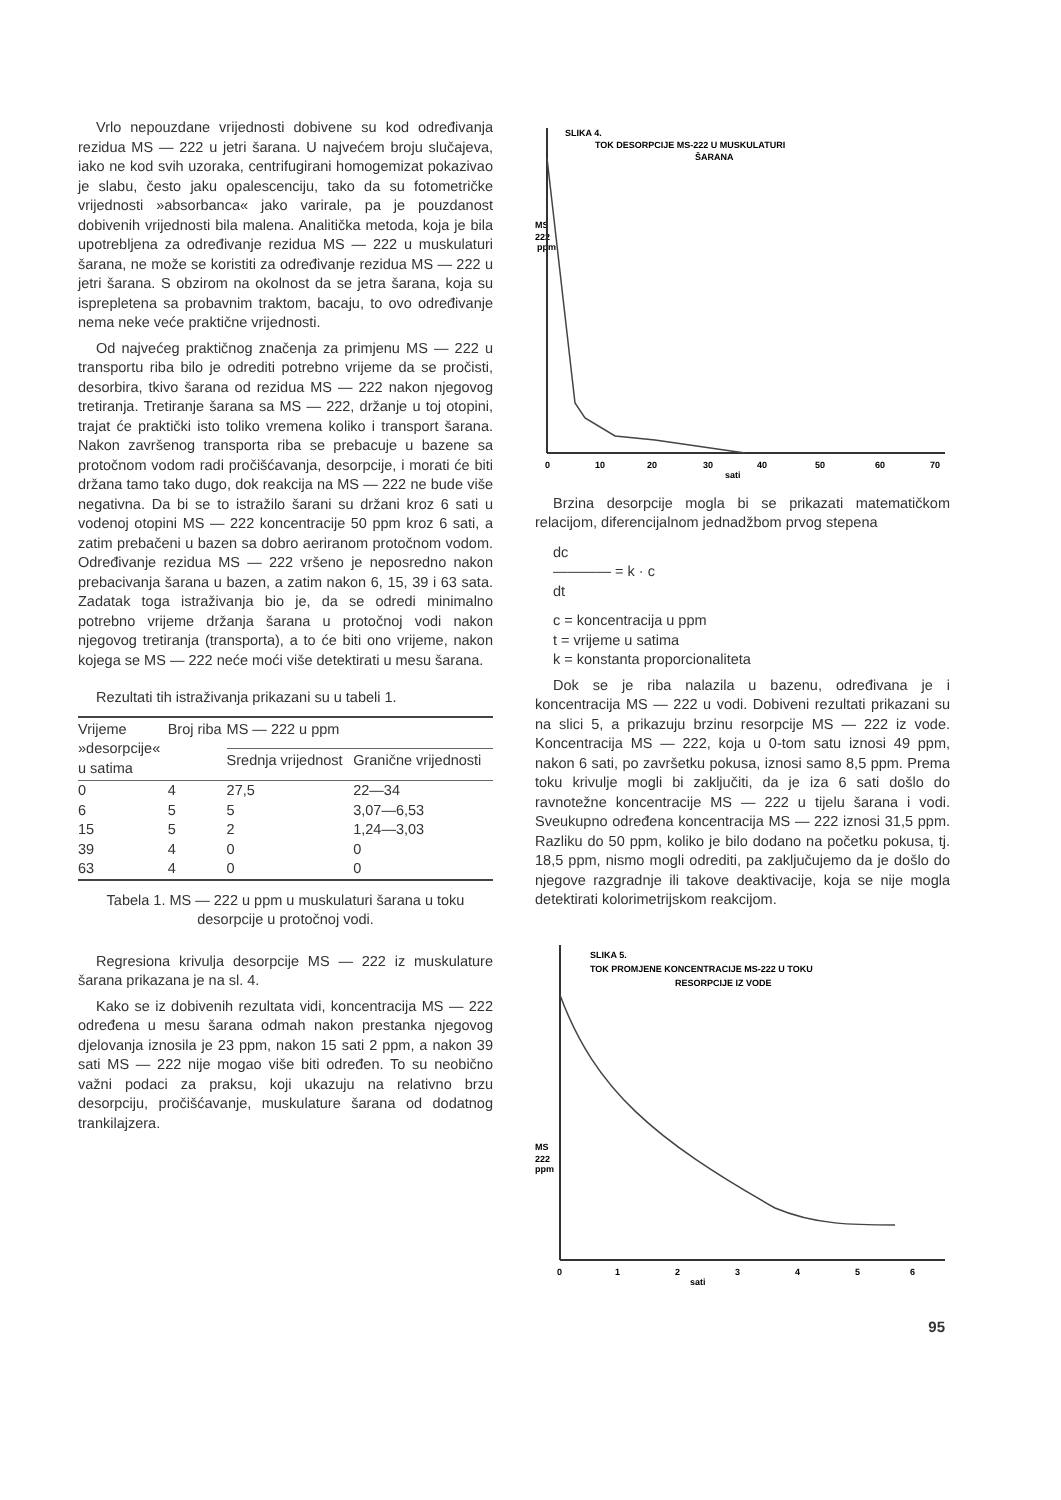Vrlo nepouzdane vrijednosti dobivene su kod određivanja rezidua MS — 222 u jetri šarana. U najvećem broju slučajeva, iako ne kod svih uzoraka, centrifugirani homogemizat pokazivao je slabu, često jaku opalescenciju, tako da su fotometričke vrijednosti »absorbanca« jako varirale, pa je pouzdanost dobivenih vrijednosti bila malena. Analitička metoda, koja je bila upotrebljena za određivanje rezidua MS — 222 u muskulaturi šarana, ne može se koristiti za određivanje rezidua MS — 222 u jetri šarana. S obzirom na okolnost da se jetra šarana, koja su isprepletena sa probavnim traktom, bacaju, to ovo određivanje nema neke veće praktične vrijednosti.
Od najvećeg praktičnog značenja za primjenu MS — 222 u transportu riba bilo je odrediti potrebno vrijeme da se pročisti, desorbira, tkivo šarana od rezidua MS — 222 nakon njegovog tretiranja. Tretiranje šarana sa MS — 222, držanje u toj otopini, trajat će praktički isto toliko vremena koliko i transport šarana. Nakon završenog transporta riba se prebacuje u bazene sa protočnom vodom radi pročišćavanja, desorpcije, i morati će biti držana tamo tako dugo, dok reakcija na MS — 222 ne bude više negativna. Da bi se to istražilo šarani su držani kroz 6 sati u vodenoj otopini MS — 222 koncentracije 50 ppm kroz 6 sati, a zatim prebačeni u bazen sa dobro aeriranom protočnom vodom. Određivanje rezidua MS — 222 vršeno je neposredno nakon prebacivanja šarana u bazen, a zatim nakon 6, 15, 39 i 63 sata. Zadatak toga istraživanja bio je, da se odredi minimalno potrebno vrijeme držanja šarana u protočnoj vodi nakon njegovog tretiranja (transporta), a to će biti ono vrijeme, nakon kojega se MS — 222 neće moći više detektirati u mesu šarana.
Rezultati tih istraživanja prikazani su u tabeli 1.
| Vrijeme »desorpcije« u satima | Broj riba | MS — 222 u ppm | |
| --- | --- | --- | --- |
| | | Srednja vrijednost | Granične vrijednosti |
| 0 | 4 | 27,5 | 22—34 |
| 6 | 5 | 5 | 3,07—6,53 |
| 15 | 5 | 2 | 1,24—3,03 |
| 39 | 4 | 0 | 0 |
| 63 | 4 | 0 | 0 |
Tabela 1. MS — 222 u ppm u muskulaturi šarana u toku desorpcije u protočnoj vodi.
Regresiona krivulja desorpcije MS — 222 iz muskulature šarana prikazana je na sl. 4.
Kako se iz dobivenih rezultata vidi, koncentracija MS — 222 određena u mesu šarana odmah nakon prestanka njegovog djelovanja iznosila je 23 ppm, nakon 15 sati 2 ppm, a nakon 39 sati MS — 222 nije mogao više biti određen. To su neobično važni podaci za praksu, koji ukazuju na relativno brzu desorpciju, pročišćavanje, muskulature šarana od dodatnog trankilajzera.
SLIKA 4.
TOK DESORPCIJE MS-222 U MUSKULATURI
ŠARANA
MS
222
ppm
0
10
20
30
40
50
60
70
sati
Brzina desorpcije mogla bi se prikazati matematičkom relacijom, diferencijalnom jednadžbom prvog stepena
dc
———— = k · c
dt
c = koncentracija u ppm
t = vrijeme u satima
k = konstanta proporcionaliteta
Dok se je riba nalazila u bazenu, određivana je i koncentracija MS — 222 u vodi. Dobiveni rezultati prikazani su na slici 5, a prikazuju brzinu resorpcije MS — 222 iz vode. Koncentracija MS — 222, koja u 0-tom satu iznosi 49 ppm, nakon 6 sati, po završetku pokusa, iznosi samo 8,5 ppm. Prema toku krivulje mogli bi zaključiti, da je iza 6 sati došlo do ravnotežne koncentracije MS — 222 u tijelu šarana i vodi. Sveukupno određena koncentracija MS — 222 iznosi 31,5 ppm. Razliku do 50 ppm, koliko je bilo dodano na početku pokusa, tj. 18,5 ppm, nismo mogli odrediti, pa zaključujemo da je došlo do njegove razgradnje ili takove deaktivacije, koja se nije mogla detektirati kolorimetrijskom reakcijom.
SLIKA 5.
TOK PROMJENE KONCENTRACIJE MS-222 U TOKU
RESORPCIJE IZ VODE
MS
222
ppm
0
1
2
3
4
5
6
sati
95